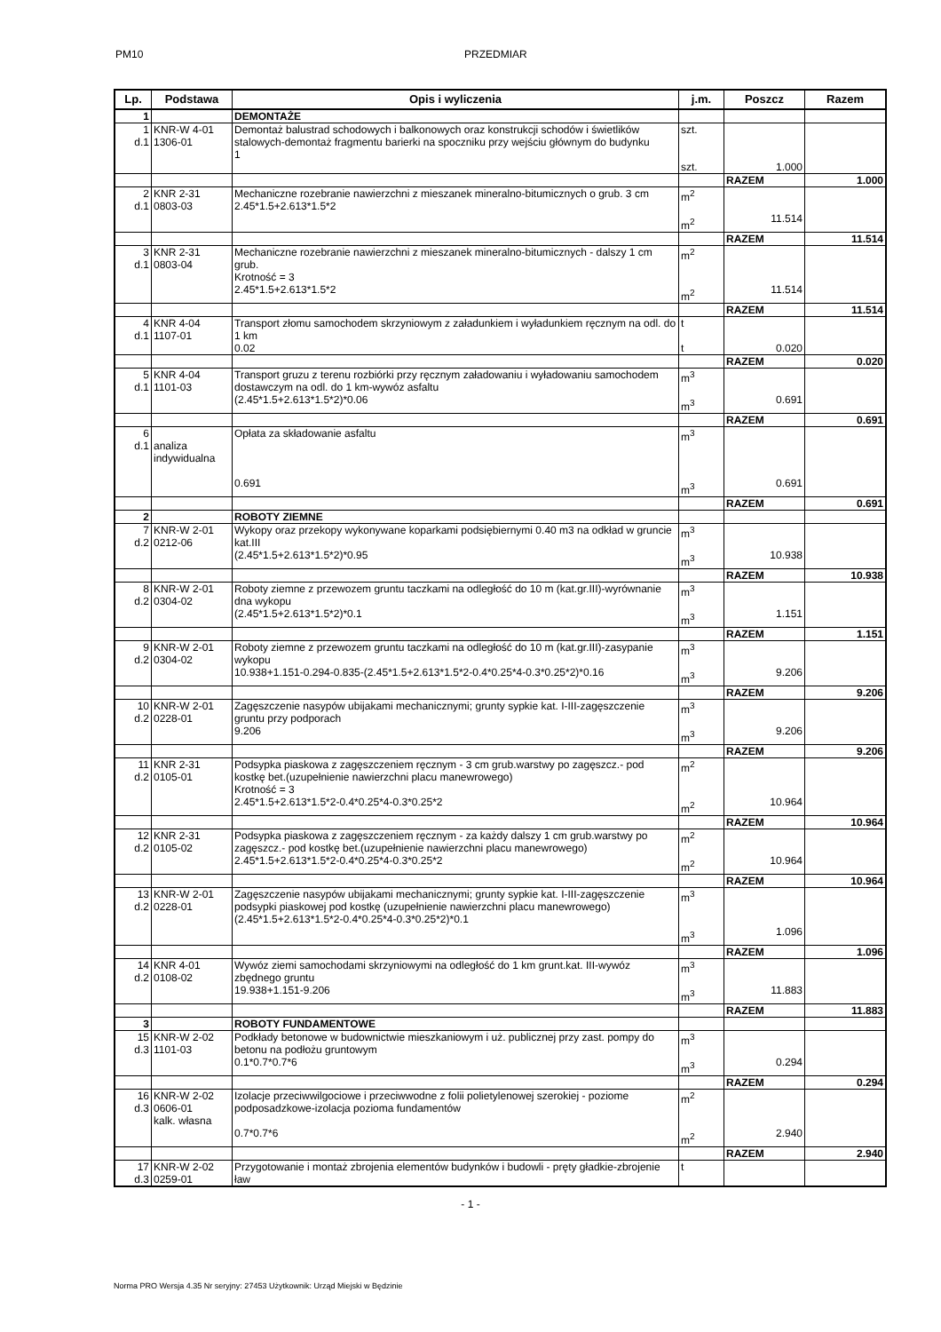PM10 PRZEDMIAR
| Lp. | Podstawa | Opis i wyliczenia | j.m. | Poszcz | Razem |
| --- | --- | --- | --- | --- | --- |
| 1 | | DEMONTAŻE | | | |
| 1 d.1 | KNR-W 4-01 1306-01 | Demontaż balustrad schodowych i balkonowych oraz konstrukcji schodów i świetlików stalowych-demontaż fragmentu barierki na spoczniku przy wejściu głównym do budynku 1 | szt. szt. | 1.000 | |
| | | | | RAZEM | 1.000 |
| 2 d.1 | KNR 2-31 0803-03 | Mechaniczne rozebranie nawierzchni z mieszanek mineralno-bitumicznych o grub. 3 cm 2.45*1.5+2.613*1.5*2 | m<sup>2</sup> m<sup>2</sup> | 11.514 | |
| | | | | RAZEM | 11.514 |
| 3 d.1 | KNR 2-31 0803-04 | Mechaniczne rozebranie nawierzchni z mieszanek mineralno-bitumicznych - dalszy 1 cm grub. Krotność = 3 2.45*1.5+2.613*1.5*2 | m<sup>2</sup> m<sup>2</sup> | 11.514 | |
| | | | | RAZEM | 11.514 |
| 4 d.1 | KNR 4-04 1107-01 | Transport złomu samochodem skrzyniowym z załadunkiem i wyładunkiem ręcznym na odl. do 1 km 0.02 | t t | 0.020 | |
| | | | | RAZEM | 0.020 |
| 5 d.1 | KNR 4-04 1101-03 | Transport gruzu z terenu rozbiórki przy ręcznym załadowaniu i wyładowaniu samochodem dostawczym na odl. do 1 km-wywóz asfaltu (2.45*1.5+2.613*1.5*2)*0.06 | m<sup>3</sup> m<sup>3</sup> | 0.691 | |
| | | | | RAZEM | 0.691 |
| 6 d.1 | analiza indywidualna | Opłata za składowanie asfaltu 0.691 | m<sup>3</sup> m<sup>3</sup> | 0.691 | |
| | | | | RAZEM | 0.691 |
| 2 | | ROBOTY ZIEMNE | | | |
| 7 d.2 | KNR-W 2-01 0212-06 | Wykopy oraz przekopy wykonywane koparkami podsiębiernymi 0.40 m3 na odkład w gruncie kat.III (2.45*1.5+2.613*1.5*2)*0.95 | m<sup>3</sup> m<sup>3</sup> | 10.938 | |
| | | | | RAZEM | 10.938 |
| 8 d.2 | KNR-W 2-01 0304-02 | Roboty ziemne z przewozem gruntu taczkami na odległość do 10 m (kat.gr.III)-wyrównanie dna wykopu (2.45*1.5+2.613*1.5*2)*0.1 | m<sup>3</sup> m<sup>3</sup> | 1.151 | |
| | | | | RAZEM | 1.151 |
| 9 d.2 | KNR-W 2-01 0304-02 | Roboty ziemne z przewozem gruntu taczkami na odległość do 10 m (kat.gr.III)-zasypanie wykopu 10.938+1.151-0.294-0.835-(2.45*1.5+2.613*1.5*2-0.4*0.25*4-0.3*0.25*2)*0.16 | m<sup>3</sup> m<sup>3</sup> | 9.206 | |
| | | | | RAZEM | 9.206 |
| 10 d.2 | KNR-W 2-01 0228-01 | Zagęszczenie nasypów ubijakami mechanicznymi; grunty sypkie kat. I-III-zagęszczenie gruntu przy podporach 9.206 | m<sup>3</sup> m<sup>3</sup> | 9.206 | |
| | | | | RAZEM | 9.206 |
| 11 d.2 | KNR 2-31 0105-01 | Podsypka piaskowa z zagęszczeniem ręcznym - 3 cm grub.warstwy po zagęszcz.- pod kostkę bet.(uzupełnienie nawierzchni placu manewrowego) Krotność = 3 2.45*1.5+2.613*1.5*2-0.4*0.25*4-0.3*0.25*2 | m<sup>2</sup> m<sup>2</sup> | 10.964 | |
| | | | | RAZEM | 10.964 |
| 12 d.2 | KNR 2-31 0105-02 | Podsypka piaskowa z zagęszczeniem ręcznym - za każdy dalszy 1 cm grub.warstwy po zagęszcz.- pod kostkę bet.(uzupełnienie nawierzchni placu manewrowego) 2.45*1.5+2.613*1.5*2-0.4*0.25*4-0.3*0.25*2 | m<sup>2</sup> m<sup>2</sup> | 10.964 | |
| | | | | RAZEM | 10.964 |
| 13 d.2 | KNR-W 2-01 0228-01 | Zagęszczenie nasypów ubijakami mechanicznymi; grunty sypkie kat. I-III-zagęszczenie podsypki piaskowej pod kostkę (uzupełnienie nawierzchni placu manewrowego) (2.45*1.5+2.613*1.5*2-0.4*0.25*4-0.3*0.25*2)*0.1 | m<sup>3</sup> m<sup>3</sup> | 1.096 | |
| | | | | RAZEM | 1.096 |
| 14 d.2 | KNR 4-01 0108-02 | Wywóz ziemi samochodami skrzyniowymi na odległość do 1 km grunt.kat. III-wywóz zbędnego gruntu 19.938+1.151-9.206 | m<sup>3</sup> m<sup>3</sup> | 11.883 | |
| | | | | RAZEM | 11.883 |
| 3 | | ROBOTY FUNDAMENTOWE | | | |
| 15 d.3 | KNR-W 2-02 1101-03 | Podkłady betonowe w budownictwie mieszkaniowym i uż. publicznej przy zast. pompy do betonu na podłożu gruntowym 0.1*0.7*0.7*6 | m<sup>3</sup> m<sup>3</sup> | 0.294 | |
| | | | | RAZEM | 0.294 |
| 16 d.3 | KNR-W 2-02 0606-01 kalk. własna | Izolacje przeciwwilgociowe i przeciwwodne z folii polietylenowej szerokiej - poziome podposadzkowe-izolacja pozioma fundamentów 0.7*0.7*6 | m<sup>2</sup> m<sup>2</sup> | 2.940 | |
| | | | | RAZEM | 2.940 |
| 17 d.3 | KNR-W 2-02 0259-01 | Przygotowanie i montaż zbrojenia elementów budynków i budowli - pręty gładkie-zbrojenie ław | t | | |
- 1 -
Norma PRO Wersja 4.35 Nr seryjny: 27453 Użytkownik: Urząd Miejski w Będzinie